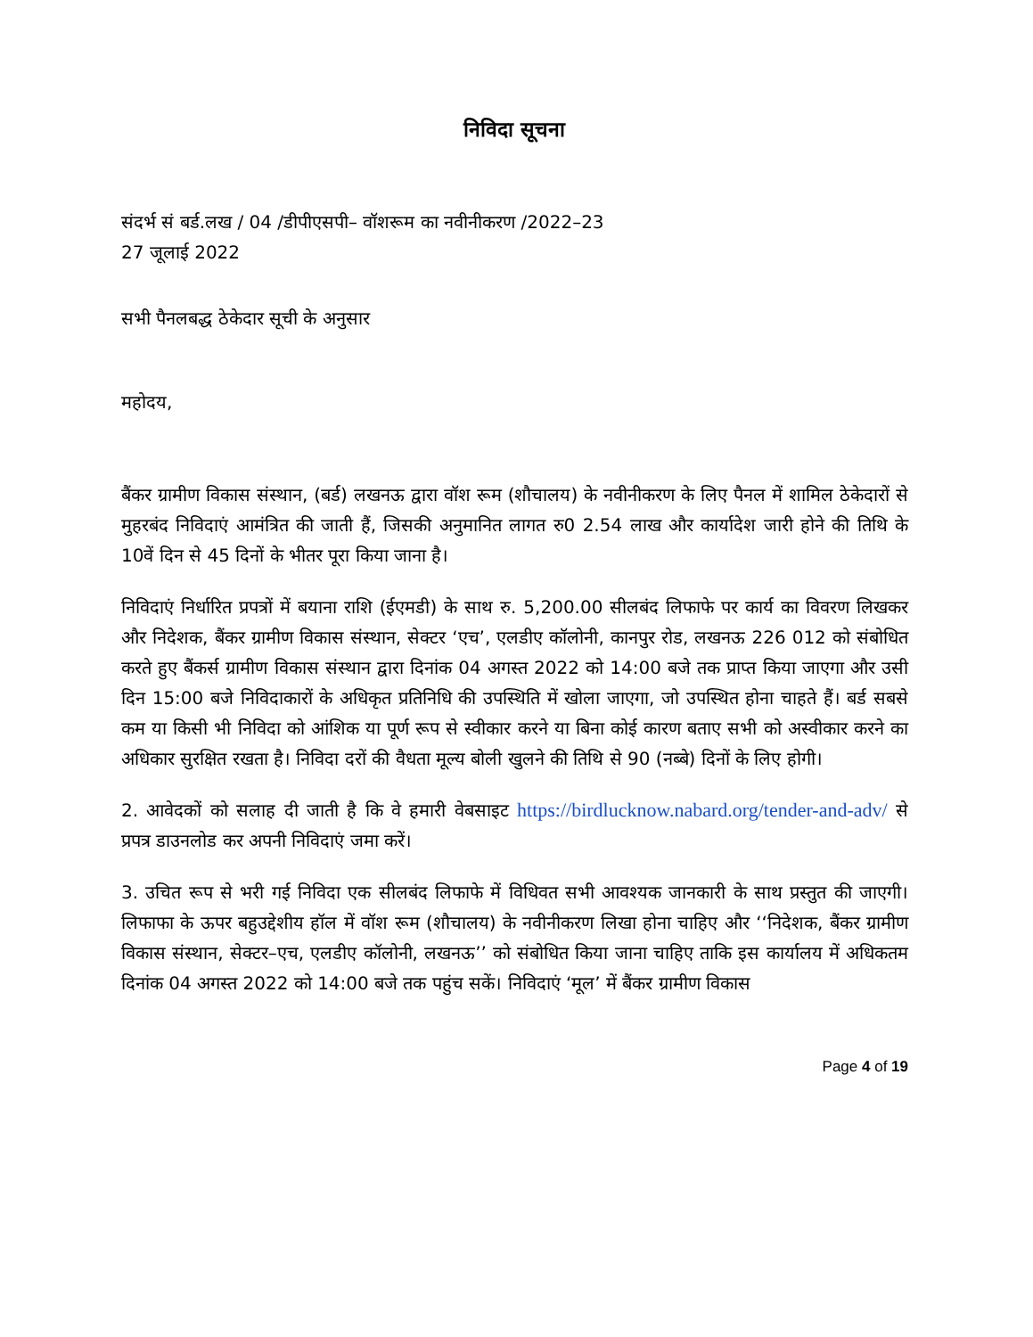निविदा सूचना
संदर्भ सं बर्ड.लख / 04 /डीपीएसपी– वॉशरूम का नवीनीकरण /2022–23
27 जूलाई 2022
सभी पैनलबद्ध ठेकेदार सूची के अनुसार
महोदय,
बैंकर ग्रामीण विकास संस्थान, (बर्ड) लखनऊ द्वारा वॉश रूम (शौचालय) के नवीनीकरण के लिए पैनल में शामिल ठेकेदारों से मुहरबंद निविदाएं आमंत्रित की जाती हैं, जिसकी अनुमानित लागत रु0 2.54 लाख और कार्यादेश जारी होने की तिथि के 10वें दिन से 45 दिनों के भीतर पूरा किया जाना है।
निविदाएं निर्धारित प्रपत्रों में बयाना राशि (ईएमडी) के साथ रु. 5,200.00 सीलबंद लिफाफे पर कार्य का विवरण लिखकर और निदेशक, बैंकर ग्रामीण विकास संस्थान, सेक्टर ‘एच’, एलडीए कॉलोनी, कानपुर रोड, लखनऊ 226 012 को संबोधित करते हुए बैंकर्स ग्रामीण विकास संस्थान द्वारा दिनांक 04 अगस्त 2022 को 14:00 बजे तक प्राप्त किया जाएगा और उसी दिन 15:00 बजे निविदाकारों के अधिकृत प्रतिनिधि की उपस्थिति में खोला जाएगा, जो उपस्थित होना चाहते हैं। बर्ड सबसे कम या किसी भी निविदा को आंशिक या पूर्ण रूप से स्वीकार करने या बिना कोई कारण बताए सभी को अस्वीकार करने का अधिकार सुरक्षित रखता है। निविदा दरों की वैधता मूल्य बोली खुलने की तिथि से 90 (नब्बे) दिनों के लिए होगी।
2. आवेदकों को सलाह दी जाती है कि वे हमारी वेबसाइट https://birdlucknow.nabard.org/tender-and-adv/ से प्रपत्र डाउनलोड कर अपनी निविदाएं जमा करें।
3. उचित रूप से भरी गई निविदा एक सीलबंद लिफाफे में विधिवत सभी आवश्यक जानकारी के साथ प्रस्तुत की जाएगी। लिफाफा के ऊपर बहुउद्देशीय हॉल में वॉश रूम (शौचालय) के नवीनीकरण लिखा होना चाहिए और ‘‘निदेशक, बैंकर ग्रामीण विकास संस्थान, सेक्टर–एच, एलडीए कॉलोनी, लखनऊ’’ को संबोधित किया जाना चाहिए ताकि इस कार्यालय में अधिकतम दिनांक 04 अगस्त 2022 को 14:00 बजे तक पहुंच सकें। निविदाएं ‘मूल’ में बैंकर ग्रामीण विकास
Page 4 of 19